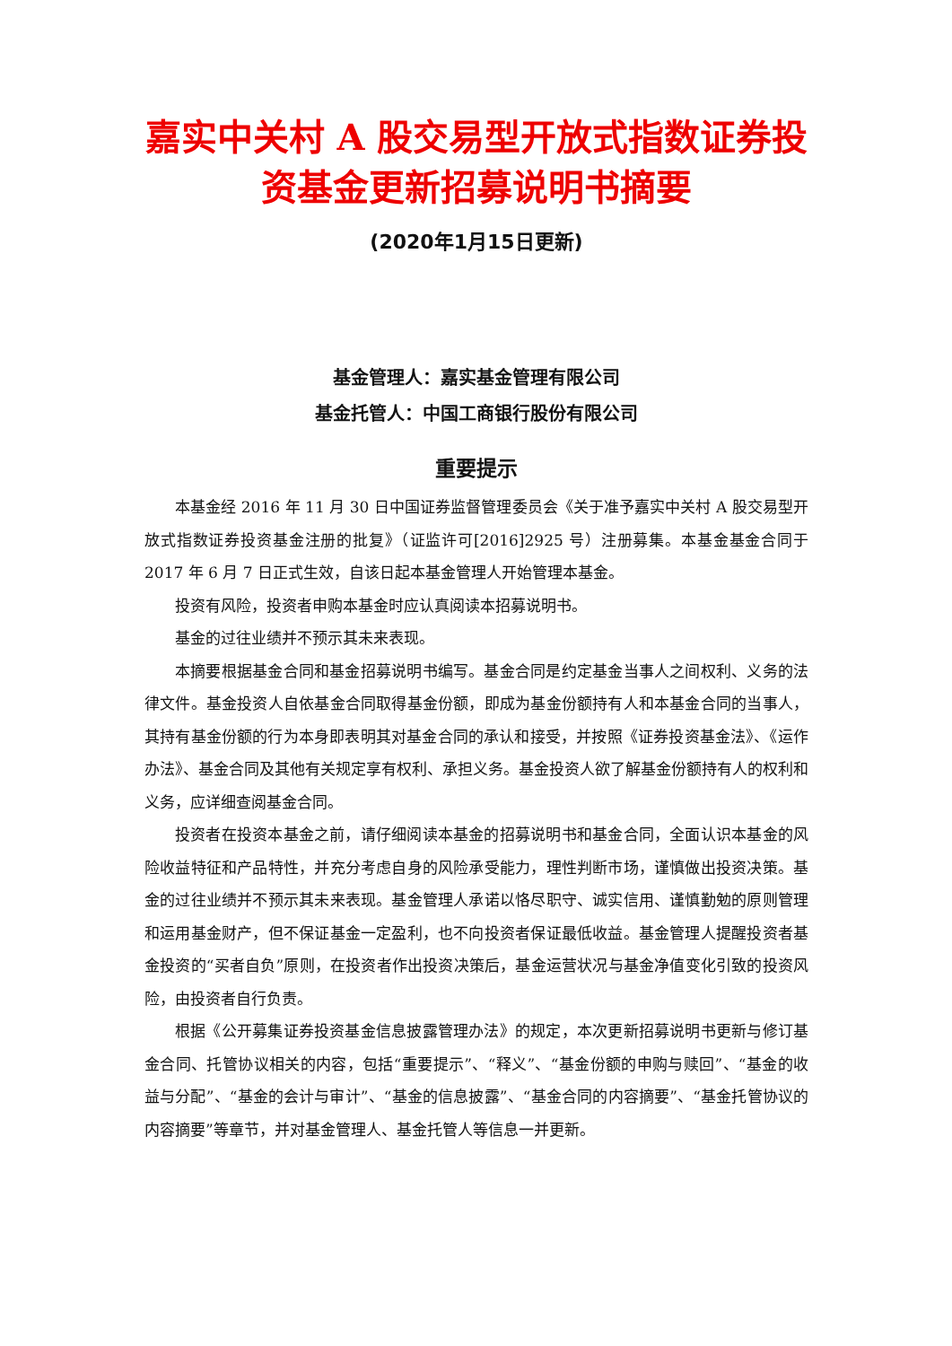嘉实中关村 A 股交易型开放式指数证券投资基金更新招募说明书摘要
(2020年1月15日更新)
基金管理人：嘉实基金管理有限公司
基金托管人：中国工商银行股份有限公司
重要提示
本基金经 2016 年 11 月 30 日中国证券监督管理委员会《关于准予嘉实中关村 A 股交易型开放式指数证券投资基金注册的批复》（证监许可[2016]2925 号）注册募集。本基金基金合同于 2017 年 6 月 7 日正式生效，自该日起本基金管理人开始管理本基金。
投资有风险，投资者申购本基金时应认真阅读本招募说明书。
基金的过往业绩并不预示其未来表现。
本摘要根据基金合同和基金招募说明书编写。基金合同是约定基金当事人之间权利、义务的法律文件。基金投资人自依基金合同取得基金份额，即成为基金份额持有人和本基金合同的当事人，其持有基金份额的行为本身即表明其对基金合同的承认和接受，并按照《证券投资基金法》、《运作办法》、基金合同及其他有关规定享有权利、承担义务。基金投资人欲了解基金份额持有人的权利和义务，应详细查阅基金合同。
投资者在投资本基金之前，请仔细阅读本基金的招募说明书和基金合同，全面认识本基金的风险收益特征和产品特性，并充分考虑自身的风险承受能力，理性判断市场，谨慎做出投资决策。基金的过往业绩并不预示其未来表现。基金管理人承诺以恪尽职守、诚实信用、谨慎勤勉的原则管理和运用基金财产，但不保证基金一定盈利，也不向投资者保证最低收益。基金管理人提醒投资者基金投资的“买者自负”原则，在投资者作出投资决策后，基金运营状况与基金净值变化引致的投资风险，由投资者自行负责。
根据《公开募集证券投资基金信息披露管理办法》的规定，本次更新招募说明书更新与修订基金合同、托管协议相关的内容，包括“重要提示”、“释义”、“基金份额的申购与赎回”、“基金的收益与分配”、“基金的会计与审计”、“基金的信息披露”、“基金合同的内容摘要”、“基金托管协议的内容摘要”等章节，并对基金管理人、基金托管人等信息一并更新。